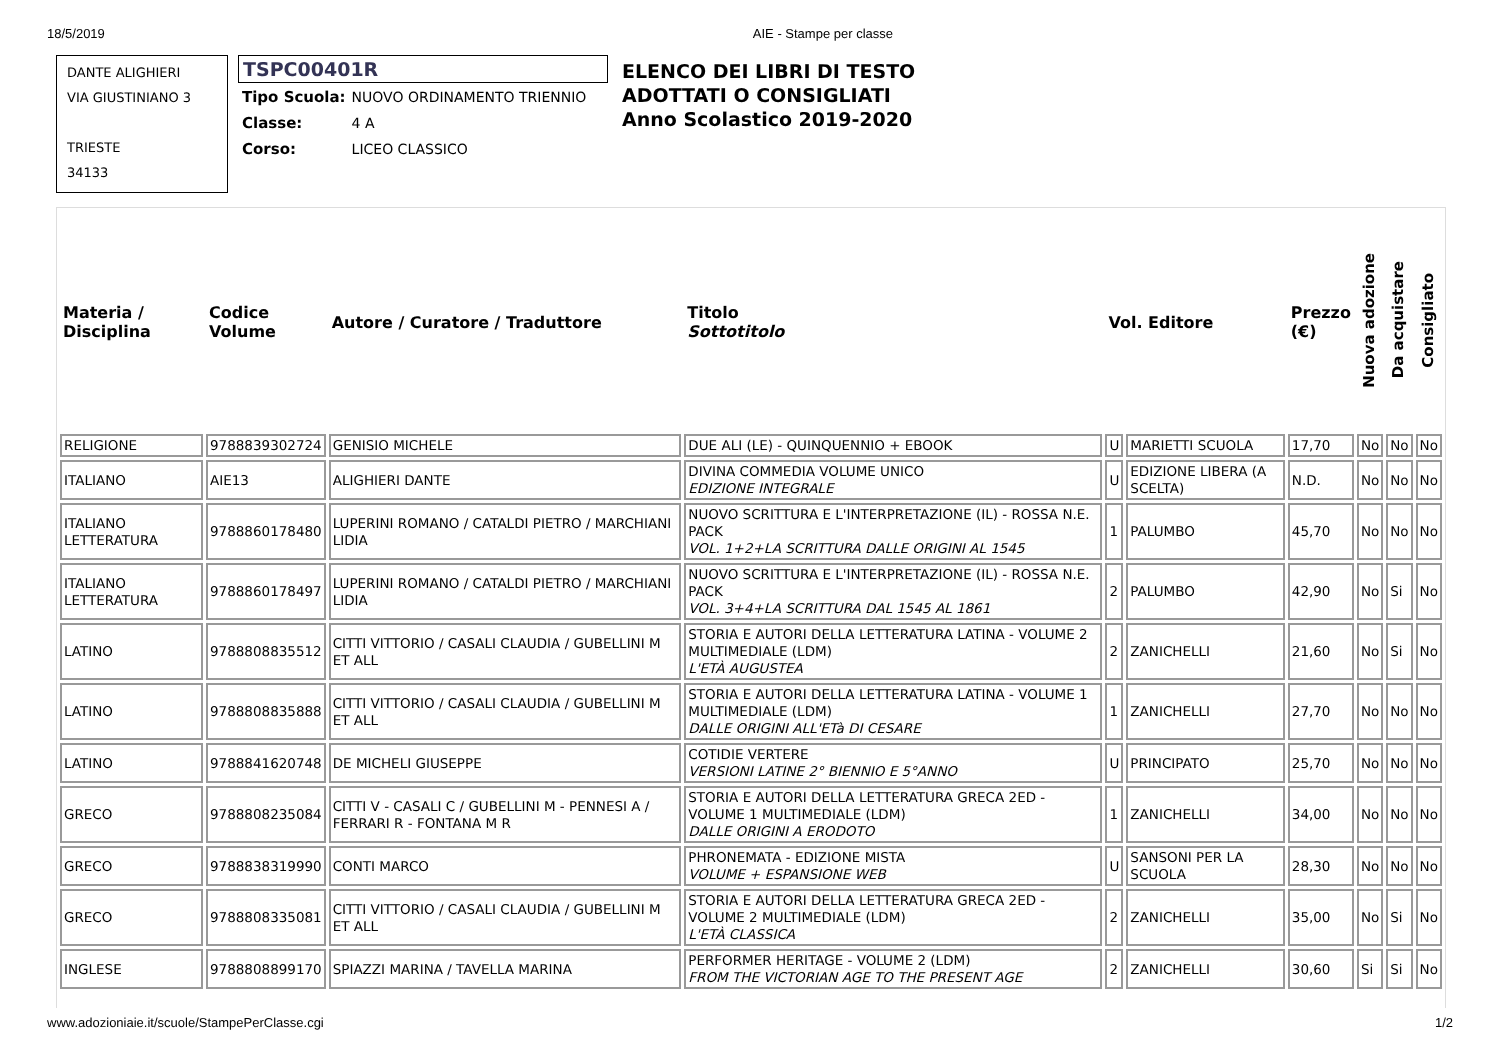18/5/2019 AIE - Stampe per classe
DANTE ALIGHIERI
VIA GIUSTINIANO 3
TRIESTE
34133
TSPC00401R
| Tipo Scuola: | NUOVO ORDINAMENTO TRIENNIO |
| Classe: | 4 A |
| Corso: | LICEO CLASSICO |
ELENCO DEI LIBRI DI TESTO
ADOTTATI O CONSIGLIATI
Anno Scolastico 2019-2020
| Materia / Disciplina | Codice Volume | Autore / Curatore / Traduttore | Titolo Sottotitolo | Vol. Editore | | Prezzo (€) | Nuova adozione | Da acquistare | Consigliato |
| --- | --- | --- | --- | --- | --- | --- | --- | --- | --- |
| RELIGIONE | 9788839302724 | GENISIO MICHELE | DUE ALI (LE) - QUINQUENNIO + EBOOK | U | MARIETTI SCUOLA | 17,70 | No | No | No |
| ITALIANO | AIE13 | ALIGHIERI DANTE | DIVINA COMMEDIA VOLUME UNICO EDIZIONE INTEGRALE | U | EDIZIONE LIBERA (A SCELTA) | N.D. | No | No | No |
| ITALIANO LETTERATURA | 9788860178480 | LUPERINI ROMANO / CATALDI PIETRO / MARCHIANI LIDIA | NUOVO SCRITTURA E L'INTERPRETAZIONE (IL) - ROSSA N.E. PACK VOL. 1+2+LA SCRITTURA DALLE ORIGINI AL 1545 | 1 | PALUMBO | 45,70 | No | No | No |
| ITALIANO LETTERATURA | 9788860178497 | LUPERINI ROMANO / CATALDI PIETRO / MARCHIANI LIDIA | NUOVO SCRITTURA E L'INTERPRETAZIONE (IL) - ROSSA N.E. PACK VOL. 3+4+LA SCRITTURA DAL 1545 AL 1861 | 2 | PALUMBO | 42,90 | No | Si | No |
| LATINO | 9788808835512 | CITTI VITTORIO / CASALI CLAUDIA / GUBELLINI M ET ALL | STORIA E AUTORI DELLA LETTERATURA LATINA - VOLUME 2 MULTIMEDIALE (LDM) L'ETÀ AUGUSTEA | 2 | ZANICHELLI | 21,60 | No | Si | No |
| LATINO | 9788808835888 | CITTI VITTORIO / CASALI CLAUDIA / GUBELLINI M ET ALL | STORIA E AUTORI DELLA LETTERATURA LATINA - VOLUME 1 MULTIMEDIALE (LDM) DALLE ORIGINI ALL'ETà DI CESARE | 1 | ZANICHELLI | 27,70 | No | No | No |
| LATINO | 9788841620748 | DE MICHELI GIUSEPPE | COTIDIE VERTERE VERSIONI LATINE 2° BIENNIO E 5°ANNO | U | PRINCIPATO | 25,70 | No | No | No |
| GRECO | 9788808235084 | CITTI V - CASALI C / GUBELLINI M - PENNESI A / FERRARI R - FONTANA M R | STORIA E AUTORI DELLA LETTERATURA GRECA 2ED - VOLUME 1 MULTIMEDIALE (LDM) DALLE ORIGINI A ERODOTO | 1 | ZANICHELLI | 34,00 | No | No | No |
| GRECO | 9788838319990 | CONTI MARCO | PHRONEMATA - EDIZIONE MISTA VOLUME + ESPANSIONE WEB | U | SANSONI PER LA SCUOLA | 28,30 | No | No | No |
| GRECO | 9788808335081 | CITTI VITTORIO / CASALI CLAUDIA / GUBELLINI M ET ALL | STORIA E AUTORI DELLA LETTERATURA GRECA 2ED - VOLUME 2 MULTIMEDIALE (LDM) L'ETÀ CLASSICA | 2 | ZANICHELLI | 35,00 | No | Si | No |
| INGLESE | 9788808899170 | SPIAZZI MARINA / TAVELLA MARINA | PERFORMER HERITAGE - VOLUME 2 (LDM) FROM THE VICTORIAN AGE TO THE PRESENT AGE | 2 | ZANICHELLI | 30,60 | Si | Si | No |
www.adozioniaie.it/scuole/StampePerClasse.cgi 1/2